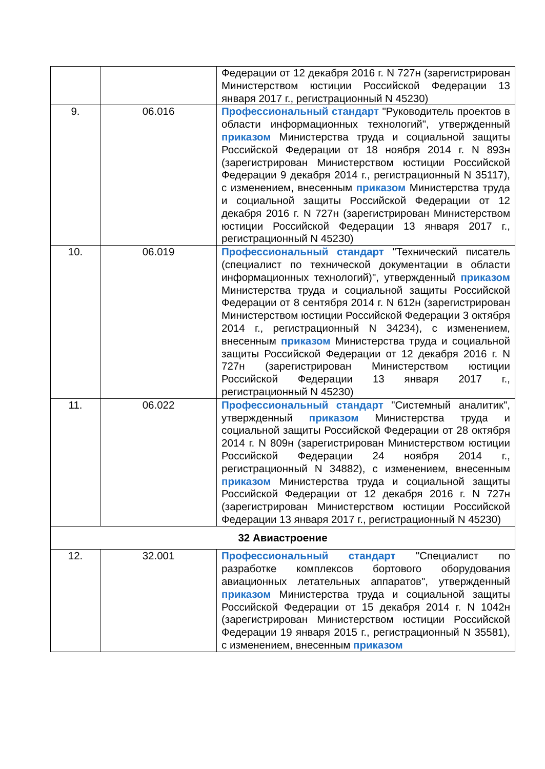| | | Федерации от 12 декабря 2016 г. N 727н (зарегистрирован Министерством юстиции Российской Федерации 13 января 2017 г., регистрационный N 45230) |
| 9. | 06.016 | Профессиональный стандарт "Руководитель проектов в области информационных технологий", утвержденный приказом Министерства труда и социальной защиты Российской Федерации от 18 ноября 2014 г. N 893н (зарегистрирован Министерством юстиции Российской Федерации 9 декабря 2014 г., регистрационный N 35117), с изменением, внесенным приказом Министерства труда и социальной защиты Российской Федерации от 12 декабря 2016 г. N 727н (зарегистрирован Министерством юстиции Российской Федерации 13 января 2017 г., регистрационный N 45230) |
| 10. | 06.019 | Профессиональный стандарт "Технический писатель (специалист по технической документации в области информационных технологий)", утвержденный приказом Министерства труда и социальной защиты Российской Федерации от 8 сентября 2014 г. N 612н (зарегистрирован Министерством юстиции Российской Федерации 3 октября 2014 г., регистрационный N 34234), с изменением, внесенным приказом Министерства труда и социальной защиты Российской Федерации от 12 декабря 2016 г. N 727н (зарегистрирован Министерством юстиции Российской Федерации 13 января 2017 г., регистрационный N 45230) |
| 11. | 06.022 | Профессиональный стандарт "Системный аналитик", утвержденный приказом Министерства труда и социальной защиты Российской Федерации от 28 октября 2014 г. N 809н (зарегистрирован Министерством юстиции Российской Федерации 24 ноября 2014 г., регистрационный N 34882), с изменением, внесенным приказом Министерства труда и социальной защиты Российской Федерации от 12 декабря 2016 г. N 727н (зарегистрирован Министерством юстиции Российской Федерации 13 января 2017 г., регистрационный N 45230) |
| 32 Авиастроение | | |
| 12. | 32.001 | Профессиональный стандарт "Специалист по разработке комплексов бортового оборудования авиационных летательных аппаратов", утвержденный приказом Министерства труда и социальной защиты Российской Федерации от 15 декабря 2014 г. N 1042н (зарегистрирован Министерством юстиции Российской Федерации 19 января 2015 г., регистрационный N 35581), с изменением, внесенным приказом |